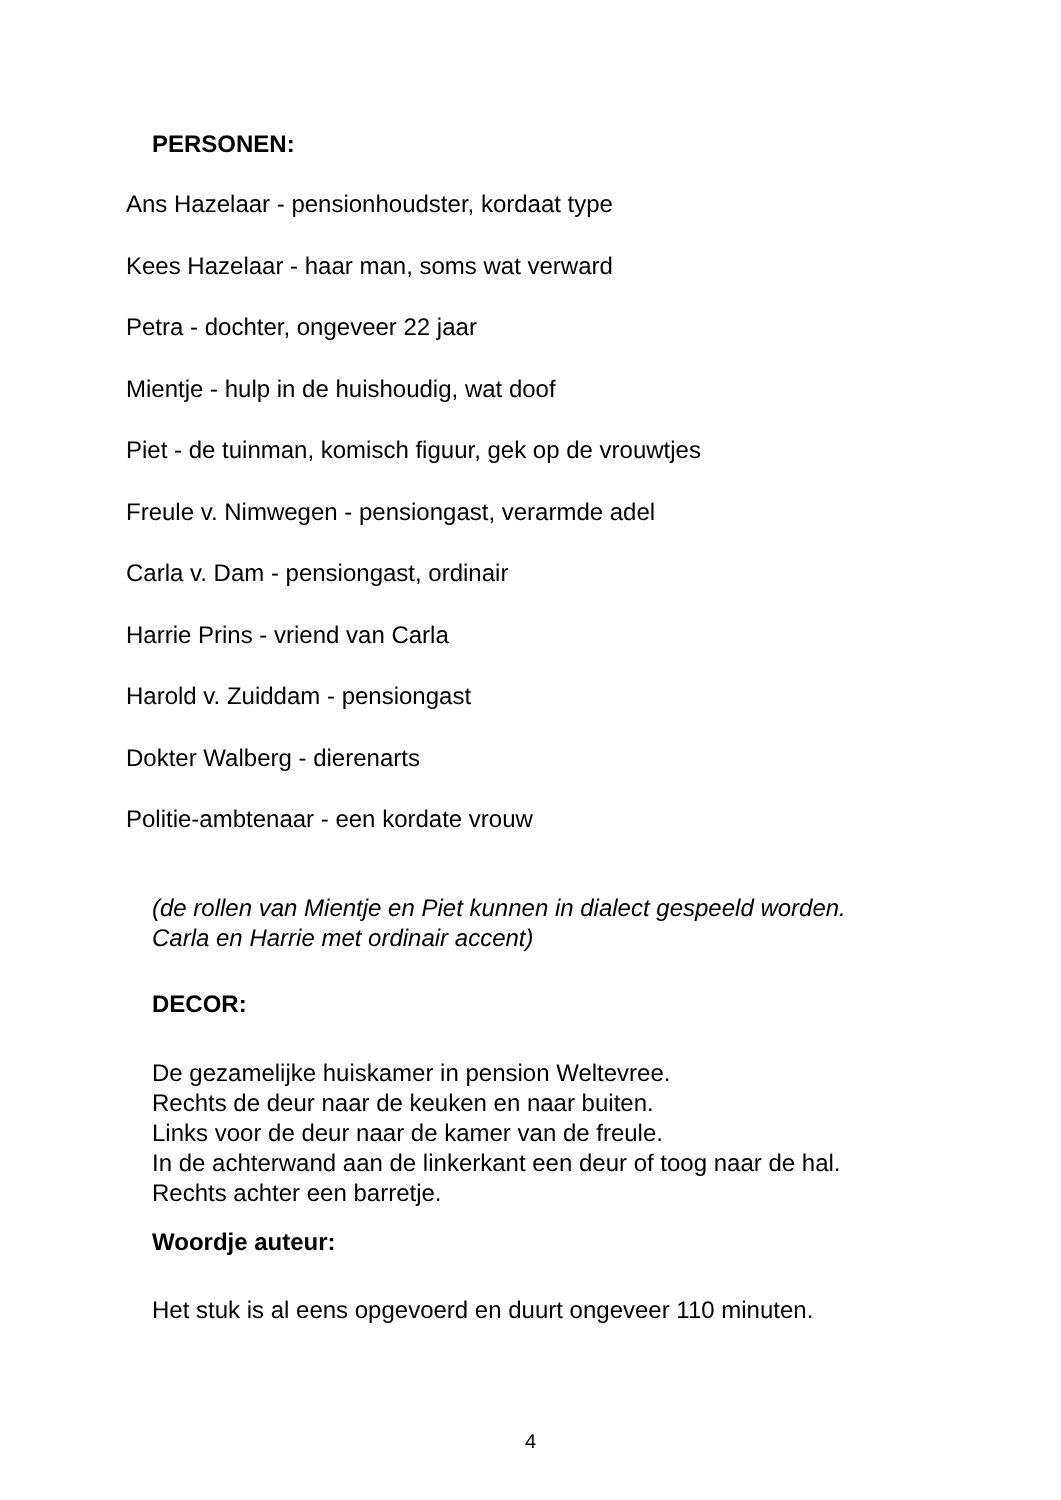PERSONEN:
Ans Hazelaar - pensionhoudster, kordaat type
Kees Hazelaar - haar man, soms wat verward
Petra - dochter, ongeveer 22 jaar
Mientje - hulp in de huishoudig, wat doof
Piet - de tuinman, komisch figuur, gek op de vrouwtjes
Freule v. Nimwegen - pensiongast, verarmde adel
Carla v. Dam - pensiongast, ordinair
Harrie Prins - vriend van Carla
Harold v. Zuiddam - pensiongast
Dokter Walberg - dierenarts
Politie-ambtenaar - een kordate vrouw
(de rollen van Mientje en Piet kunnen in dialect gespeeld worden.
Carla en Harrie met ordinair accent)
DECOR:
De gezamelijke huiskamer in pension Weltevree.
Rechts de deur naar de keuken en naar buiten.
Links voor de deur naar de kamer van de freule.
In de achterwand aan de linkerkant een deur of toog naar de hal.
Rechts achter een barretje.
Woordje auteur:
Het stuk is al eens opgevoerd en duurt ongeveer 110 minuten.
4